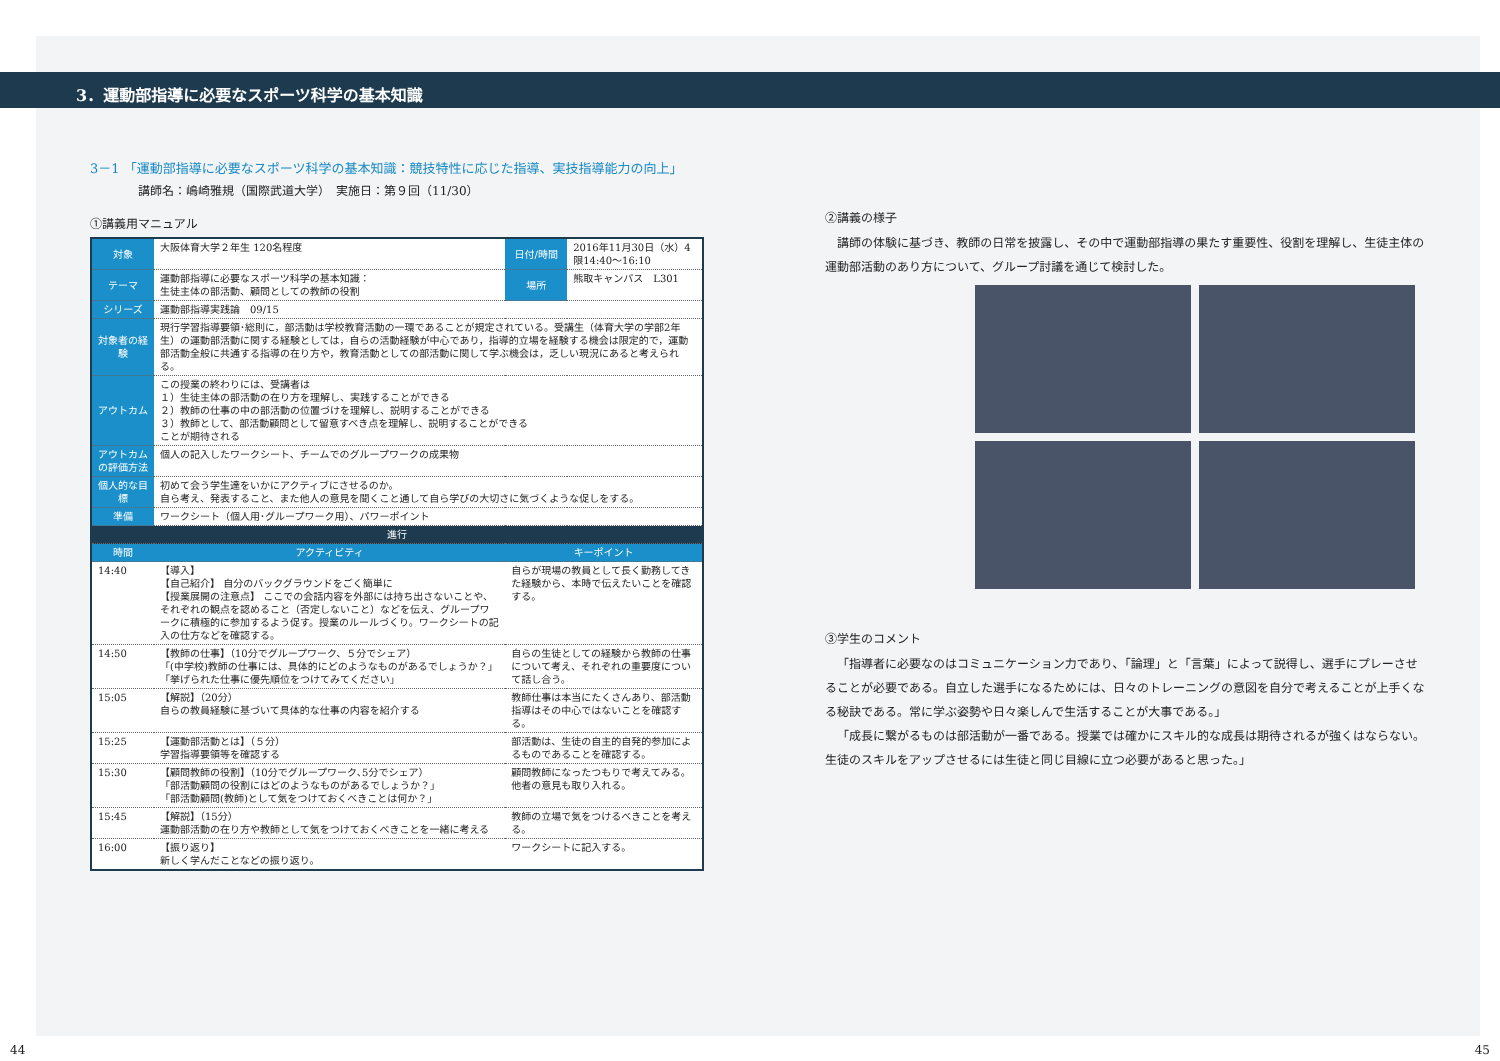3．運動部指導に必要なスポーツ科学の基本知識
3－1 「運動部指導に必要なスポーツ科学の基本知識：競技特性に応じた指導、実技指導能力の向上」
講師名：嶋崎雅規（国際武道大学）　実施日：第９回（11/30）
①講義用マニュアル
| 対象 | 大阪体育大学２年生 120名程度 | 日付/時間 | 2016年11月30日（水）4限14:40～16:10 |
| テーマ | 運動部指導に必要なスポーツ科学の基本知識： 生徒主体の部活動、顧問としての教師の役割 | 場所 | 熊取キャンパス L301 |
| シリーズ | 運動部指導実践論 09/15 | | |
| 対象者の経験 | 現行学習指導要領･総則に，部活動は学校教育活動の一環であることが規定されている。受講生（体育大学の学部2年生）の運動部活動に関する経験としては，自らの活動経験が中心であり，指導的立場を経験する機会は限定的で，運動部活動全般に共通する指導の在り方や，教育活動としての部活動に関して学ぶ機会は，乏しい現況にあると考えられる。 | | |
| アウトカム | この授業の終わりには、受講者は １）生徒主体の部活動の在り方を理解し、実践することができる ２）教師の仕事の中の部活動の位置づけを理解し、説明することができる ３）教師として、部活動顧問として留意すべき点を理解し、説明することができる ことが期待される | | |
| アウトカムの評価方法 | 個人の記入したワークシート、チームでのグループワークの成果物 | | |
| 個人的な目標 | 初めて会う学生達をいかにアクティブにさせるのか。 自ら考え、発表すること、また他人の意見を聞くこと通して自ら学びの大切さに気づくような促しをする。 | | |
| 準備 | ワークシート（個人用･グループワーク用）、パワーポイント | | |
| 進行 | | | |
| 時間 | アクティビティ | キーポイント | |
| 14:40 | 【導入】 【自己紹介】 自分のバックグラウンドをごく簡単に 【授業展開の注意点】 ここでの会話内容を外部には持ち出さないことや、それぞれの観点を認めること（否定しないこと）などを伝え、グループワークに積極的に参加するよう促す。授業のルールづくり。ワークシートの記入の仕方などを確認する。 | 自らが現場の教員として長く勤務してきた経験から、本時で伝えたいことを確認する。 | |
| 14:50 | 【教師の仕事】（10分でグループワーク、５分でシェア） 「(中学校)教師の仕事には、具体的にどのようなものがあるでしょうか？」 「挙げられた仕事に優先順位をつけてみてください」 | 自らの生徒としての経験から教師の仕事について考え、それぞれの重要度について話し合う。 | |
| 15:05 | 【解説】（20分） 自らの教員経験に基づいて具体的な仕事の内容を紹介する | 教師仕事は本当にたくさんあり、部活動指導はその中心ではないことを確認する。 | |
| 15:25 | 【運動部活動とは】（５分） 学習指導要領等を確認する | 部活動は、生徒の自主的自発的参加によるものであることを確認する。 | |
| 15:30 | 【顧問教師の役割】（10分でグループワーク､5分でシェア） 「部活動顧問の役割にはどのようなものがあるでしょうか？」 「部活動顧問(教師)として気をつけておくべきことは何か？」 | 顧問教師になったつもりで考えてみる。 他者の意見も取り入れる。 | |
| 15:45 | 【解説】（15分） 運動部活動の在り方や教師として気をつけておくべきことを一緒に考える | 教師の立場で気をつけるべきことを考える。 | |
| 16:00 | 【振り返り】 新しく学んだことなどの振り返り。 | ワークシートに記入する。 | |
②講義の様子
講師の体験に基づき、教師の日常を披露し、その中で運動部指導の果たす重要性、役割を理解し、生徒主体の運動部活動のあり方について、グループ討議を通じて検討した。
③学生のコメント
「指導者に必要なのはコミュニケーション力であり､「論理」と「言葉」によって説得し、選手にプレーさせることが必要である。自立した選手になるためには、日々のトレーニングの意図を自分で考えることが上手くなる秘訣である。常に学ぶ姿勢や日々楽しんで生活することが大事である。」
「成長に繋がるものは部活動が一番である。授業では確かにスキル的な成長は期待されるが強くはならない。生徒のスキルをアップさせるには生徒と同じ目線に立つ必要があると思った。」
44 45